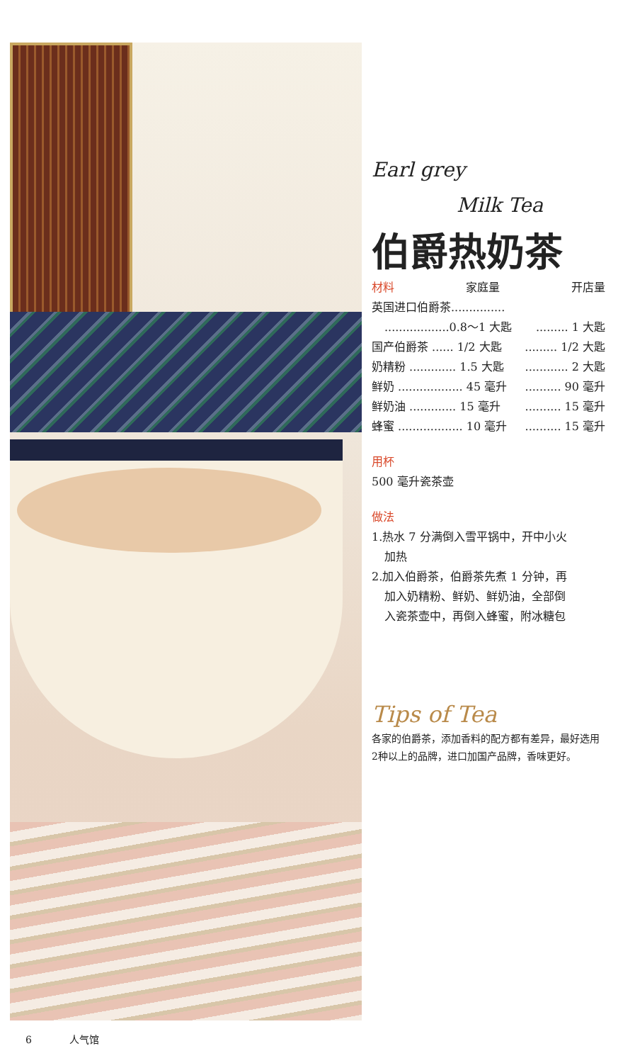Earl grey
Milk Tea
伯爵热奶茶
材料 家庭量 开店量
英国进口伯爵茶...............
..................0.8～1 大匙......... 1 大匙
国产伯爵茶 ...... 1/2 大匙......... 1/2 大匙
奶精粉 ............. 1.5 大匙............ 2 大匙
鲜奶 .................. 45 毫升.......... 90 毫升
鲜奶油 ............. 15 毫升.......... 15 毫升
蜂蜜 .................. 10 毫升.......... 15 毫升
用杯
500 毫升瓷茶壶
做法
1.热水 7 分满倒入雪平锅中，开中小火
加热
2.加入伯爵茶，伯爵茶先煮 1 分钟，再
加入奶精粉、鲜奶、鲜奶油，全部倒
入瓷茶壶中，再倒入蜂蜜，附冰糖包
Tips of Tea
各家的伯爵茶，添加香料的配方都有差异，最好选用2种以上的品牌，进口加国产品牌，香味更好。
6 人气馆